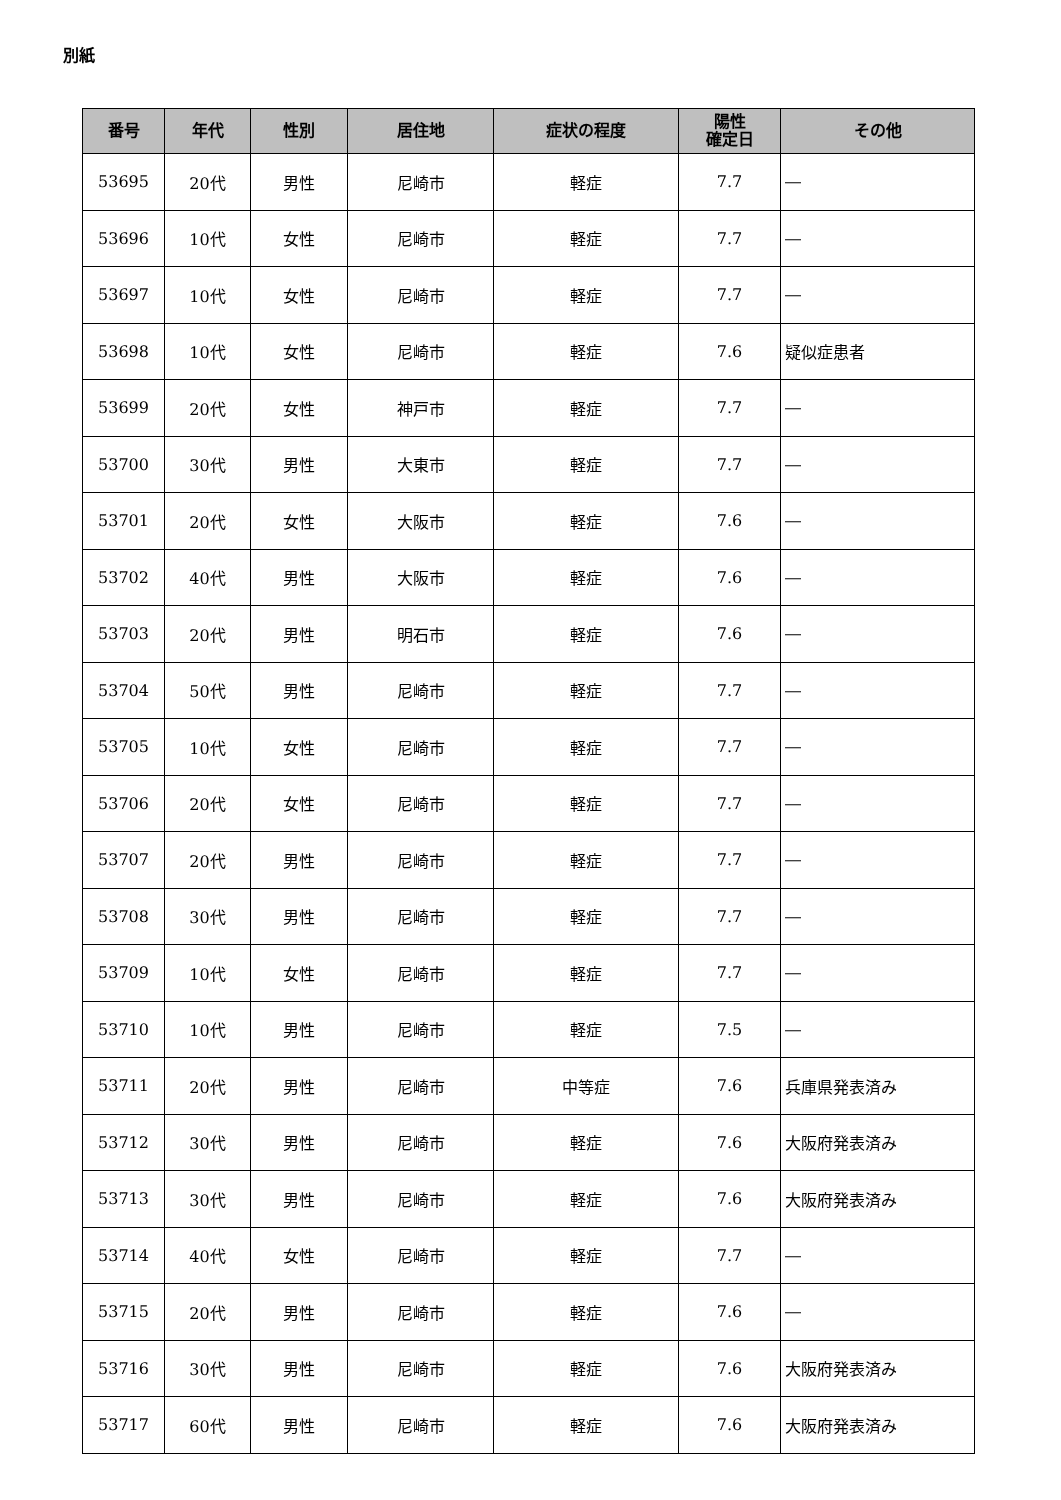別紙
| 番号 | 年代 | 性別 | 居住地 | 症状の程度 | 陽性 確定日 | その他 |
| --- | --- | --- | --- | --- | --- | --- |
| 53695 | 20代 | 男性 | 尼崎市 | 軽症 | 7.7 | ― |
| 53696 | 10代 | 女性 | 尼崎市 | 軽症 | 7.7 | ― |
| 53697 | 10代 | 女性 | 尼崎市 | 軽症 | 7.7 | ― |
| 53698 | 10代 | 女性 | 尼崎市 | 軽症 | 7.6 | 疑似症患者 |
| 53699 | 20代 | 女性 | 神戸市 | 軽症 | 7.7 | ― |
| 53700 | 30代 | 男性 | 大東市 | 軽症 | 7.7 | ― |
| 53701 | 20代 | 女性 | 大阪市 | 軽症 | 7.6 | ― |
| 53702 | 40代 | 男性 | 大阪市 | 軽症 | 7.6 | ― |
| 53703 | 20代 | 男性 | 明石市 | 軽症 | 7.6 | ― |
| 53704 | 50代 | 男性 | 尼崎市 | 軽症 | 7.7 | ― |
| 53705 | 10代 | 女性 | 尼崎市 | 軽症 | 7.7 | ― |
| 53706 | 20代 | 女性 | 尼崎市 | 軽症 | 7.7 | ― |
| 53707 | 20代 | 男性 | 尼崎市 | 軽症 | 7.7 | ― |
| 53708 | 30代 | 男性 | 尼崎市 | 軽症 | 7.7 | ― |
| 53709 | 10代 | 女性 | 尼崎市 | 軽症 | 7.7 | ― |
| 53710 | 10代 | 男性 | 尼崎市 | 軽症 | 7.5 | ― |
| 53711 | 20代 | 男性 | 尼崎市 | 中等症 | 7.6 | 兵庫県発表済み |
| 53712 | 30代 | 男性 | 尼崎市 | 軽症 | 7.6 | 大阪府発表済み |
| 53713 | 30代 | 男性 | 尼崎市 | 軽症 | 7.6 | 大阪府発表済み |
| 53714 | 40代 | 女性 | 尼崎市 | 軽症 | 7.7 | ― |
| 53715 | 20代 | 男性 | 尼崎市 | 軽症 | 7.6 | ― |
| 53716 | 30代 | 男性 | 尼崎市 | 軽症 | 7.6 | 大阪府発表済み |
| 53717 | 60代 | 男性 | 尼崎市 | 軽症 | 7.6 | 大阪府発表済み |